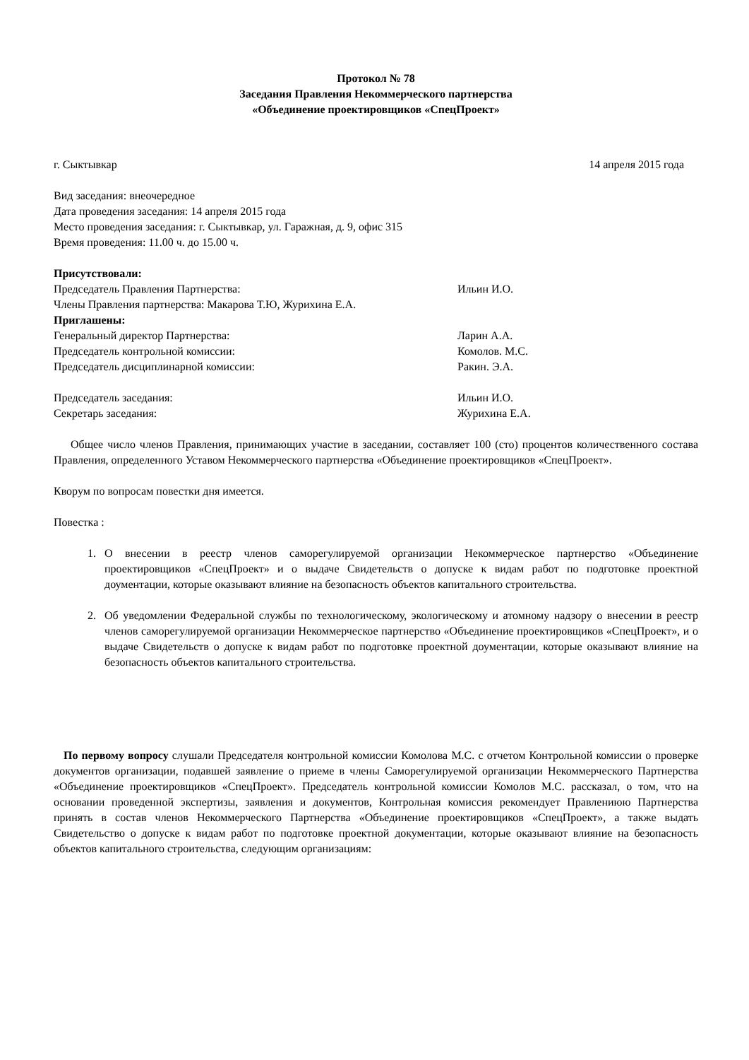Протокол № 78
Заседания Правления Некоммерческого партнерства
«Объединение проектировщиков «СпецПроект»
г. Сыктывкар 14 апреля 2015 года
Вид заседания: внеочередное
Дата проведения заседания: 14 апреля 2015 года
Место проведения заседания: г. Сыктывкар, ул. Гаражная, д. 9, офис 315
Время проведения: 11.00 ч. до 15.00 ч.
Присутствовали:
Председатель Правления Партнерства: Ильин И.О.
Члены Правления партнерства: Макарова Т.Ю, Журихина Е.А.
Приглашены:
Генеральный директор Партнерства: Ларин А.А.
Председатель контрольной комиссии: Комолов. М.С.
Председатель дисциплинарной комиссии: Ракин. Э.А.
Председатель заседания: Ильин И.О.
Секретарь заседания: Журихина Е.А.
Общее число членов Правления, принимающих участие в заседании, составляет 100 (сто) процентов количественного состава Правления, определенного Уставом Некоммерческого партнерства «Объединение проектировщиков «СпецПроект».
Кворум по вопросам повестки дня имеется.
Повестка :
1. О внесении в реестр членов саморегулируемой организации Некоммерческое партнерство «Объединение проектировщиков «СпецПроект» и о выдаче Свидетельств о допуске к видам работ по подготовке проектной доументации, которые оказывают влияние на безопасность объектов капитального строительства.
2. Об уведомлении Федеральной службы по технологическому, экологическому и атомному надзору о внесении в реестр членов саморегулируемой организации Некоммерческое партнерство «Объединение проектировщиков «СпецПроект», и о выдаче Свидетельств о допуске к видам работ по подготовке проектной доументации, которые оказывают влияние на безопасность объектов капитального строительства.
По первому вопросу слушали Председателя контрольной комиссии Комолова М.С. с отчетом Контрольной комиссии о проверке документов организации, подавшей заявление о приеме в члены Саморегулируемой организации Некоммерческого Партнерства «Объединение проектировщиков «СпецПроект». Председатель контрольной комиссии Комолов М.С. рассказал, о том, что на основании проведенной экспертизы, заявления и документов, Контрольная комиссия рекомендует Правлениюю Партнерства принять в состав членов Некоммерческого Партнерства «Объединение проектировщиков «СпецПроект», а также выдать Свидетельство о допуске к видам работ по подготовке проектной документации, которые оказывают влияние на безопасность объектов капитального строительства, следующим организациям: